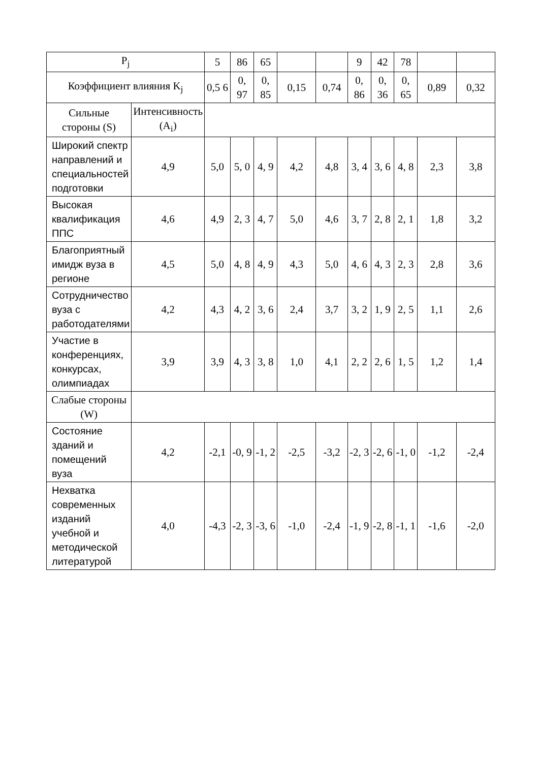| P<sub>j</sub> | | 5 | 86 | 65 | | | 9 | 42 | 78 | | |
| Коэффициент влияния K<sub>j</sub> | | 0,5 6 | 0, 97 | 0, 85 | 0,15 | 0,74 | 0, 86 | 0, 36 | 0, 65 | 0,89 | 0,32 |
| Сильные стороны (S) | Интенсивность (A<sub>i</sub>) | | | | | | | | | | |
| Широкий спектр направлений и специальностей подготовки | 4,9 | 5,0 | 5, 0 | 4, 9 | 4,2 | 4,8 | 3, 4 | 3, 6 | 4, 8 | 2,3 | 3,8 |
| Высокая квалификация ППС | 4,6 | 4,9 | 2, 3 | 4, 7 | 5,0 | 4,6 | 3, 7 | 2, 8 | 2, 1 | 1,8 | 3,2 |
| Благоприятный имидж вуза в регионе | 4,5 | 5,0 | 4, 8 | 4, 9 | 4,3 | 5,0 | 4, 6 | 4, 3 | 2, 3 | 2,8 | 3,6 |
| Сотрудничество вуза с работодателями | 4,2 | 4,3 | 4, 2 | 3, 6 | 2,4 | 3,7 | 3, 2 | 1, 9 | 2, 5 | 1,1 | 2,6 |
| Участие в конференциях, конкурсах, олимпиадах | 3,9 | 3,9 | 4, 3 | 3, 8 | 1,0 | 4,1 | 2, 2 | 2, 6 | 1, 5 | 1,2 | 1,4 |
| Слабые стороны (W) | | | | | | | | | | | |
| Состояние зданий и помещений вуза | 4,2 | -2,1 | -0, 9 | -1, 2 | -2,5 | -3,2 | -2, 3 | -2, 6 | -1, 0 | -1,2 | -2,4 |
| Нехватка современных изданий учебной и методической литературой | 4,0 | -4,3 | -2, 3 | -3, 6 | -1,0 | -2,4 | -1, 9 | -2, 8 | -1, 1 | -1,6 | -2,0 |